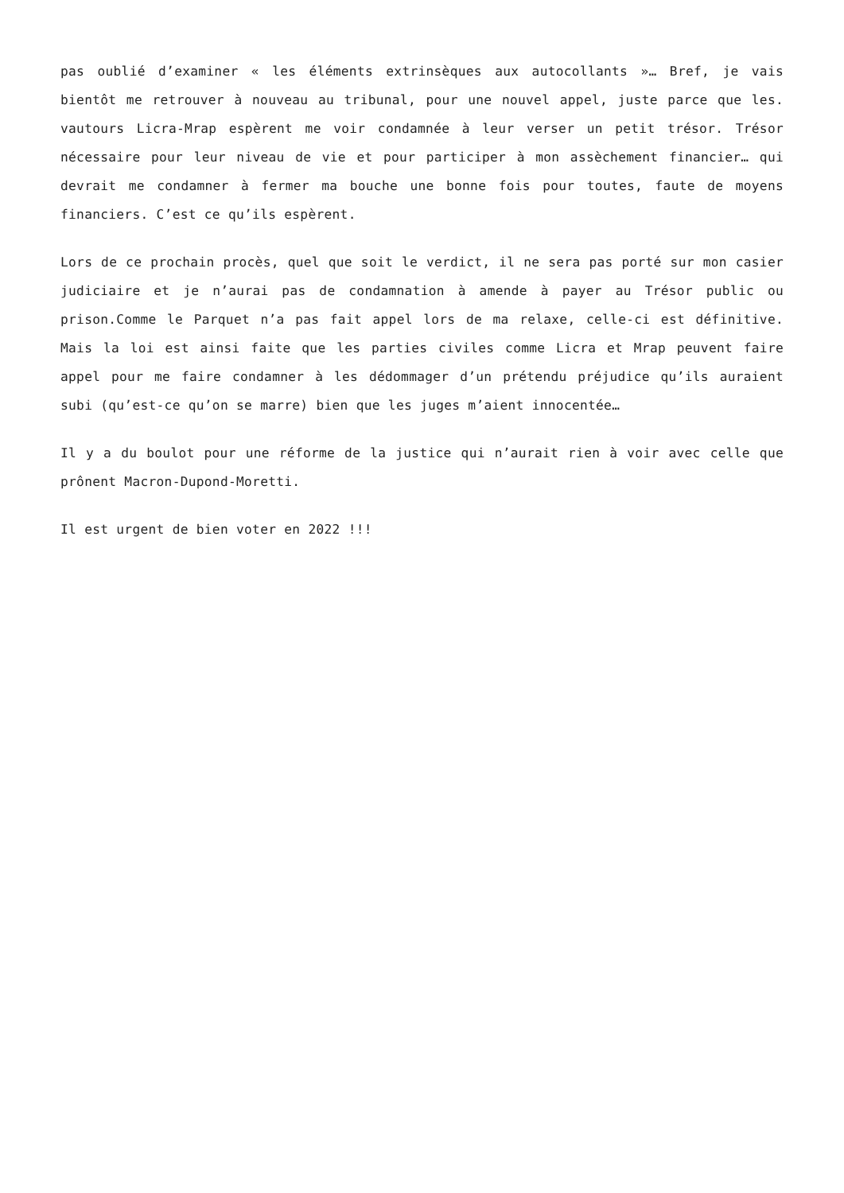pas oublié d’examiner « les éléments extrinsèques aux autocollants »… Bref, je vais bientôt me retrouver à nouveau au tribunal, pour une nouvel appel, juste parce que les. vautours Licra-Mrap espèrent me voir condamnée à leur verser un petit trésor. Trésor nécessaire pour leur niveau de vie et pour participer à mon assèchement financier… qui devrait me condamner à fermer ma bouche une bonne fois pour toutes, faute de moyens financiers. C’est ce qu’ils espèrent.
Lors de ce prochain procès, quel que soit le verdict, il ne sera pas porté sur mon casier judiciaire et je n’aurai pas de condamnation à amende à payer au Trésor public ou prison.Comme le Parquet n’a pas fait appel lors de ma relaxe, celle-ci est définitive. Mais la loi est ainsi faite que les parties civiles comme Licra et Mrap peuvent faire appel pour me faire condamner à les dédommager d’un prétendu préjudice qu’ils auraient subi (qu’est-ce qu’on se marre) bien que les juges m’aient innocentée…
Il y a du boulot pour une réforme de la justice qui n’aurait rien à voir avec celle que prônent Macron-Dupond-Moretti.
Il est urgent de bien voter en 2022 !!!